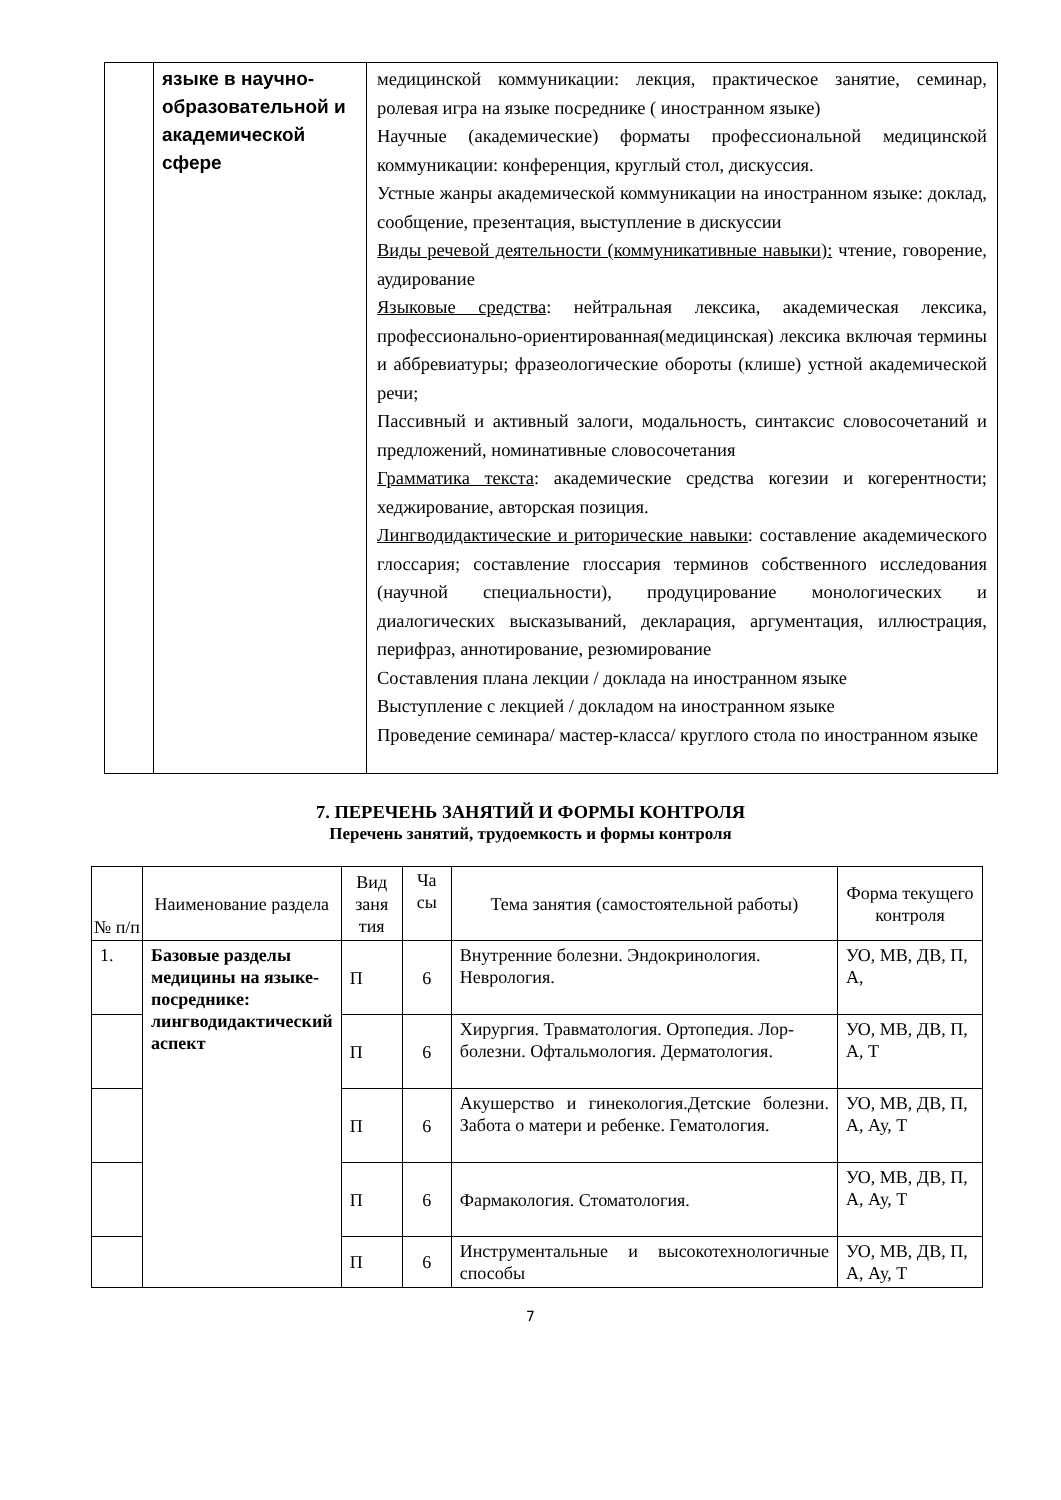| | языке в научно-образовательной и академической сфере | медицинской коммуникации: лекция, практическое занятие, семинар, ролевая игра на языке посреднике ( иностранном языке) Научные (академические) форматы профессиональной медицинской коммуникации: конференция, круглый стол, дискуссия. Устные жанры академической коммуникации на иностранном языке: доклад, сообщение, презентация, выступление в дискуссии Виды речевой деятельности (коммуникативные навыки): чтение, говорение, аудирование Языковые средства : нейтральная лексика, академическая лексика, профессионально-ориентированная(медицинская) лексика включая термины и аббревиатуры; фразеологические обороты (клише) устной академической речи; Пассивный и активный залоги, модальность, синтаксис словосочетаний и предложений, номинативные словосочетания Грамматика текста : академические средства когезии и когерентности; хеджирование, авторская позиция. Лингводидактические и риторические навыки : составление академического глоссария; составление глоссария терминов собственного исследования (научной специальности), продуцирование монологических и диалогических высказываний, декларация, аргументация, иллюстрация, перифраз, аннотирование, резюмирование Составления плана лекции / доклада на иностранном языке Выступление с лекцией / докладом на иностранном языке Проведение семинара/ мастер-класса/ круглого стола по иностранном языке |
7. ПЕРЕЧЕНЬ ЗАНЯТИЙ И ФОРМЫ КОНТРОЛЯ
Перечень занятий, трудоемкость и формы контроля
| № п/п | Наименование раздела | Вид заня тия | Ча сы | Тема занятия (самостоятельной работы) | Форма текущего контроля |
| --- | --- | --- | --- | --- | --- |
| 1. | Базовые разделы медицины на языке-посреднике: лингводидактический аспект | П | 6 | Внутренние болезни. Эндокринология. Неврология. | УО, МВ, ДВ, П, А, |
| | | П | 6 | Хирургия. Травматология. Ортопедия. Лор-болезни. Офтальмология. Дерматология. | УО, МВ, ДВ, П, А, Т |
| | | П | 6 | Акушерство и гинекология.Детские болезни. Забота о матери и ребенке. Гематология. | УО, МВ, ДВ, П, А, Ау, Т |
| | | П | 6 | Фармакология. Стоматология. | УО, МВ, ДВ, П, А, Ау, Т |
| | | П | 6 | Инструментальные и высокотехнологичные способы | УО, МВ, ДВ, П, А, Ау, Т |
7